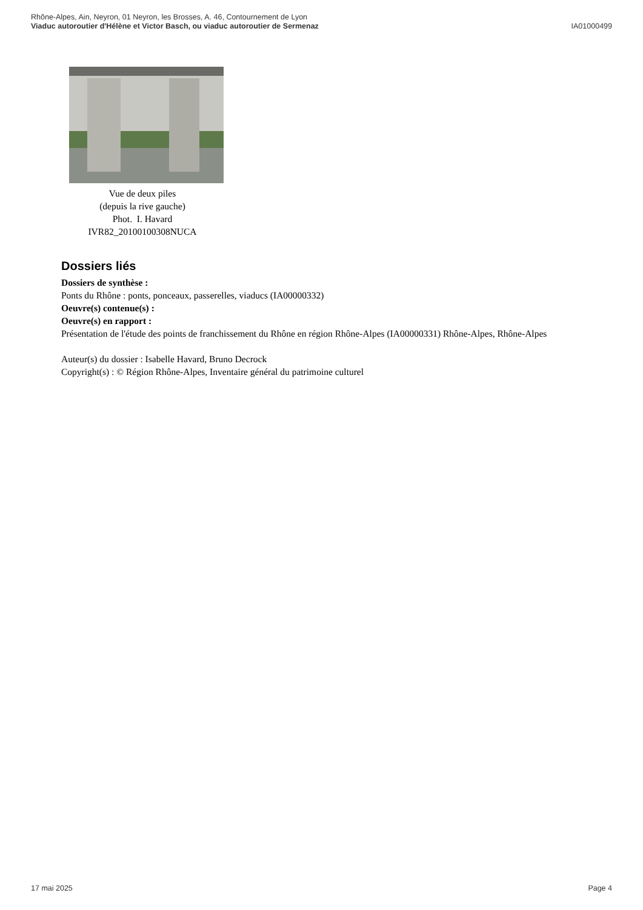Rhône-Alpes, Ain, Neyron, 01 Neyron, les Brosses, A. 46, Contournement de Lyon
Viaduc autoroutier d'Hélène et Victor Basch, ou viaduc autoroutier de Sermenaz IA01000499
Vue de deux piles
(depuis la rive gauche)
Phot. I. Havard
IVR82_20100100308NUCA
Dossiers liés
Dossiers de synthèse :
Ponts du Rhône : ponts, ponceaux, passerelles, viaducs (IA00000332)
Oeuvre(s) contenue(s) :
Oeuvre(s) en rapport :
Présentation de l'étude des points de franchissement du Rhône en région Rhône-Alpes (IA00000331) Rhône-Alpes, Rhône-Alpes
Auteur(s) du dossier : Isabelle Havard, Bruno Decrock
Copyright(s) : © Région Rhône-Alpes, Inventaire général du patrimoine culturel
17 mai 2025 Page 4